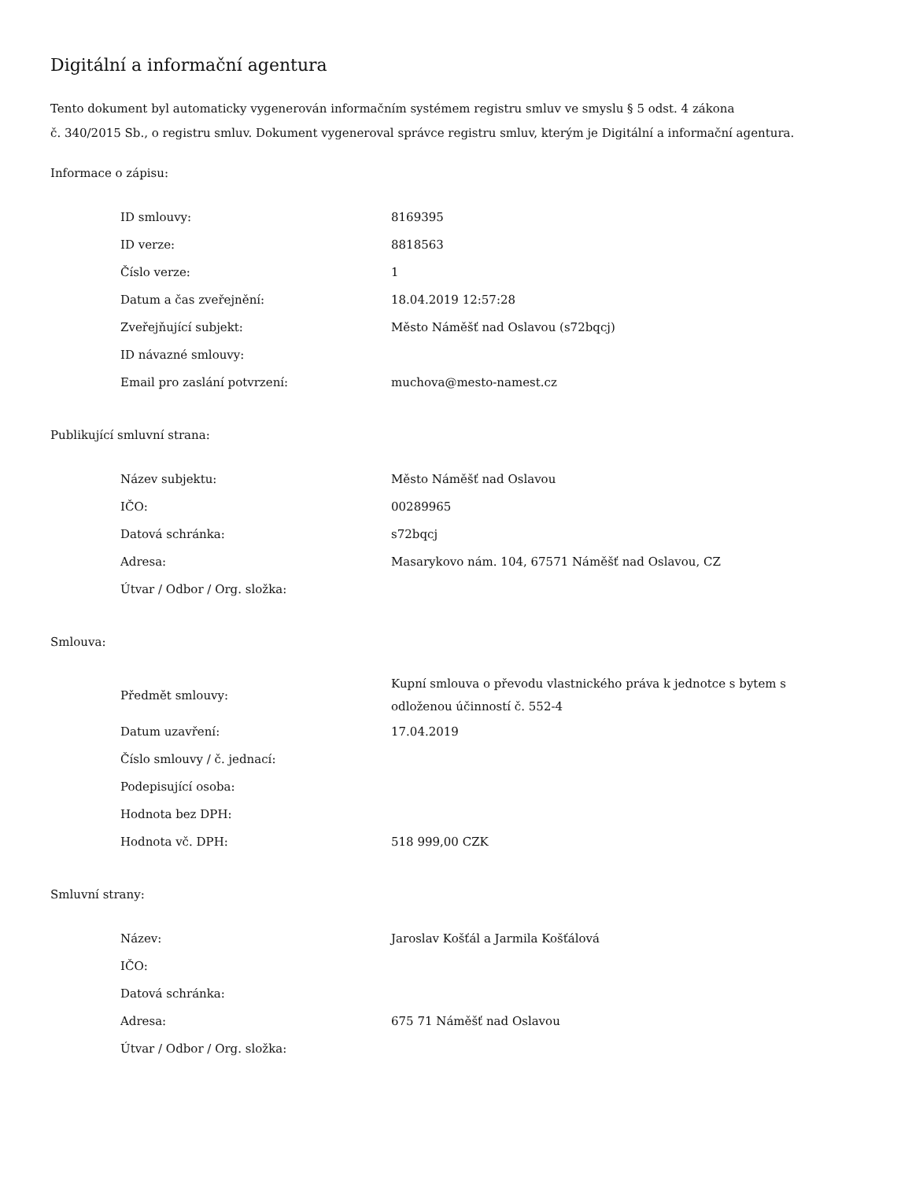Digitální a informační agentura
Tento dokument byl automaticky vygenerován informačním systémem registru smluv ve smyslu § 5 odst. 4 zákona
č. 340/2015 Sb., o registru smluv. Dokument vygeneroval správce registru smluv, kterým je Digitální a informační agentura.
Informace o zápisu:
| ID smlouvy: | 8169395 |
| ID verze: | 8818563 |
| Číslo verze: | 1 |
| Datum a čas zveřejnění: | 18.04.2019 12:57:28 |
| Zveřejňující subjekt: | Město Náměšť nad Oslavou (s72bqcj) |
| ID návazné smlouvy: | |
| Email pro zaslání potvrzení: | muchova@mesto-namest.cz |
Publikující smluvní strana:
| Název subjektu: | Město Náměšť nad Oslavou |
| IČO: | 00289965 |
| Datová schránka: | s72bqcj |
| Adresa: | Masarykovo nám. 104, 67571 Náměšť nad Oslavou, CZ |
| Útvar / Odbor / Org. složka: | |
Smlouva:
| Předmět smlouvy: | Kupní smlouva o převodu vlastnického práva k jednotce s bytem s odloženou účinností č. 552-4 |
| Datum uzavření: | 17.04.2019 |
| Číslo smlouvy / č. jednací: | |
| Podepisující osoba: | |
| Hodnota bez DPH: | |
| Hodnota vč. DPH: | 518 999,00 CZK |
Smluvní strany:
| Název: | Jaroslav Košťál a Jarmila Košťálová |
| IČO: | |
| Datová schránka: | |
| Adresa: | 675 71 Náměšť nad Oslavou |
| Útvar / Odbor / Org. složka: | |